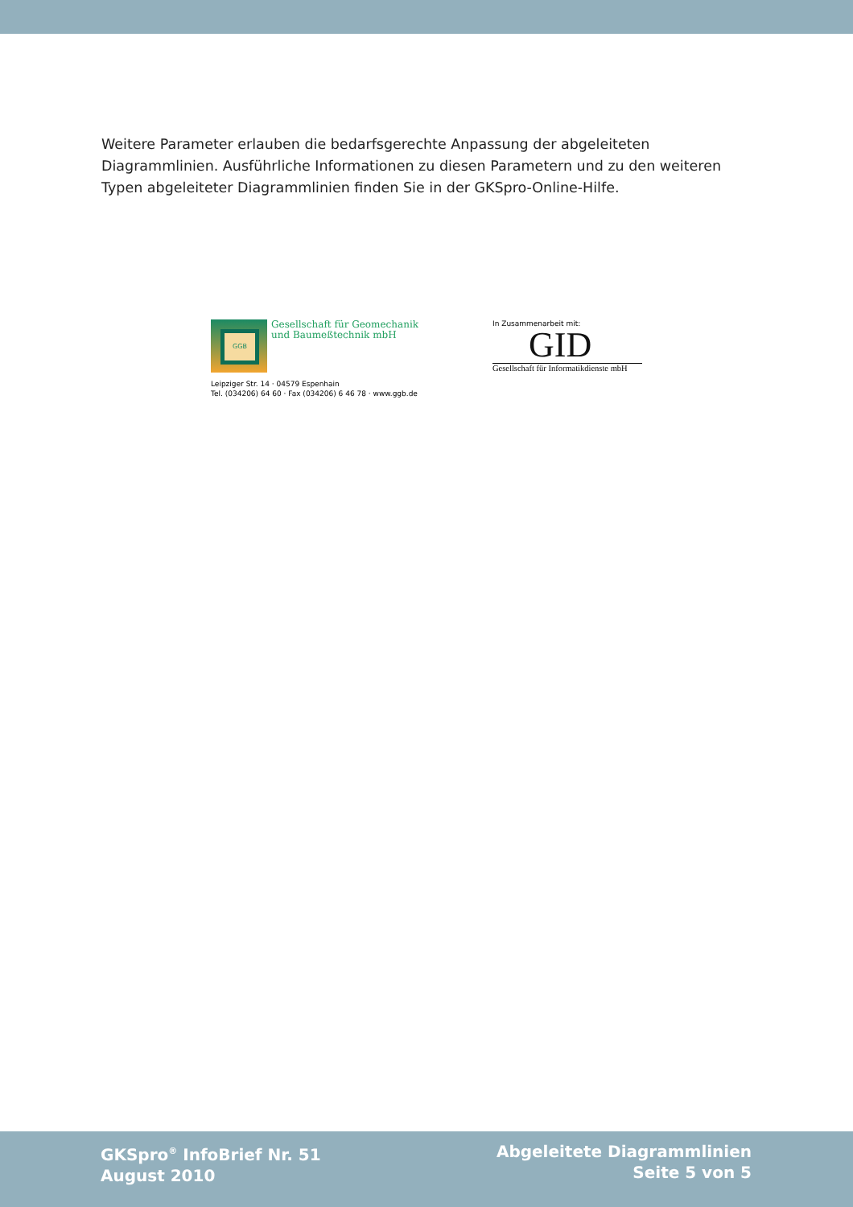Weitere Parameter erlauben die bedarfsgerechte Anpassung der abgeleiteten Diagrammlinien. Ausführliche Informationen zu diesen Parametern und zu den weiteren Typen abgeleiteter Diagrammlinien finden Sie in der GKSpro-Online-Hilfe.
GGB
Gesellschaft für Geomechanik
und Baumeßtechnik mbH
Leipziger Str. 14 · 04579 Espenhain
Tel. (034206) 64 60 · Fax (034206) 6 46 78 · www.ggb.de
In Zusammenarbeit mit:
GID
Gesellschaft für Informatikdienste mbH
GKSpro<sup>®</sup> InfoBrief Nr. 51
August 2010
Abgeleitete Diagrammlinien
Seite 5 von 5